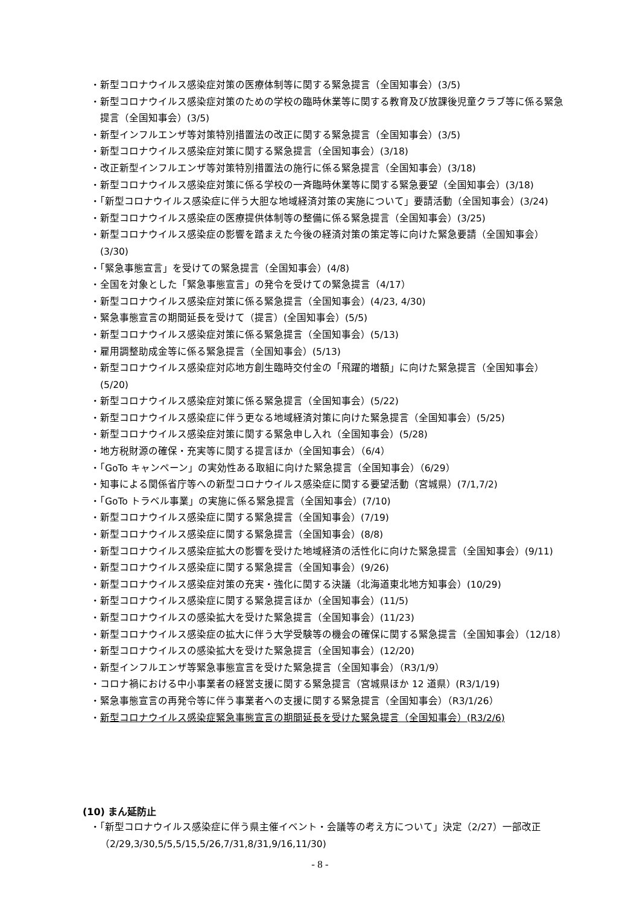・新型コロナウイルス感染症対策の医療体制等に関する緊急提言（全国知事会）(3/5)
・新型コロナウイルス感染症対策のための学校の臨時休業等に関する教育及び放課後児童クラブ等に係る緊急提言（全国知事会）(3/5)
・新型インフルエンザ等対策特別措置法の改正に関する緊急提言（全国知事会）(3/5)
・新型コロナウイルス感染症対策に関する緊急提言（全国知事会）(3/18)
・改正新型インフルエンザ等対策特別措置法の施行に係る緊急提言（全国知事会）(3/18)
・新型コロナウイルス感染症対策に係る学校の一斉臨時休業等に関する緊急要望（全国知事会）(3/18)
・「新型コロナウイルス感染症に伴う大胆な地域経済対策の実施について」要請活動（全国知事会）(3/24)
・新型コロナウイルス感染症の医療提供体制等の整備に係る緊急提言（全国知事会）(3/25)
・新型コロナウイルス感染症の影響を踏まえた今後の経済対策の策定等に向けた緊急要請（全国知事会）(3/30)
・「緊急事態宣言」を受けての緊急提言（全国知事会）(4/8)
・全国を対象とした「緊急事態宣言」の発令を受けての緊急提言（4/17）
・新型コロナウイルス感染症対策に係る緊急提言（全国知事会）(4/23, 4/30)
・緊急事態宣言の期間延長を受けて（提言）(全国知事会）(5/5)
・新型コロナウイルス感染症対策に係る緊急提言（全国知事会）(5/13)
・雇用調整助成金等に係る緊急提言（全国知事会）(5/13)
・新型コロナウイルス感染症対応地方創生臨時交付金の「飛躍的増額」に向けた緊急提言（全国知事会）(5/20)
・新型コロナウイルス感染症対策に係る緊急提言（全国知事会）(5/22)
・新型コロナウイルス感染症に伴う更なる地域経済対策に向けた緊急提言（全国知事会）(5/25)
・新型コロナウイルス感染症対策に関する緊急申し入れ（全国知事会）(5/28)
・地方税財源の確保・充実等に関する提言ほか（全国知事会）（6/4）
・「GoTo キャンペーン」の実効性ある取組に向けた緊急提言（全国知事会）（6/29）
・知事による関係省庁等への新型コロナウイルス感染症に関する要望活動（宮城県）(7/1,7/2)
・「GoTo トラベル事業」の実施に係る緊急提言（全国知事会）(7/10)
・新型コロナウイルス感染症に関する緊急提言（全国知事会）(7/19)
・新型コロナウイルス感染症に関する緊急提言（全国知事会）(8/8)
・新型コロナウイルス感染症拡大の影響を受けた地域経済の活性化に向けた緊急提言（全国知事会）(9/11)
・新型コロナウイルス感染症に関する緊急提言（全国知事会）(9/26)
・新型コロナウイルス感染症対策の充実・強化に関する決議（北海道東北地方知事会）(10/29)
・新型コロナウイルス感染症に関する緊急提言ほか（全国知事会）(11/5)
・新型コロナウイルスの感染拡大を受けた緊急提言（全国知事会）(11/23)
・新型コロナウイルス感染症の拡大に伴う大学受験等の機会の確保に関する緊急提言（全国知事会）（12/18）
・新型コロナウイルスの感染拡大を受けた緊急提言（全国知事会）(12/20)
・新型インフルエンザ等緊急事態宣言を受けた緊急提言（全国知事会）（R3/1/9）
・コロナ禍における中小事業者の経営支援に関する緊急提言（宮城県ほか 12 道県）(R3/1/19)
・緊急事態宣言の再発令等に伴う事業者への支援に関する緊急提言（全国知事会）（R3/1/26）
・新型コロナウイルス感染症緊急事態宣言の期間延長を受けた緊急提言（全国知事会）(R3/2/6)
(10) まん延防止
・「新型コロナウイルス感染症に伴う県主催イベント・会議等の考え方について」決定（2/27）一部改正（2/29,3/30,5/5,5/15,5/26,7/31,8/31,9/16,11/30)
- 8 -